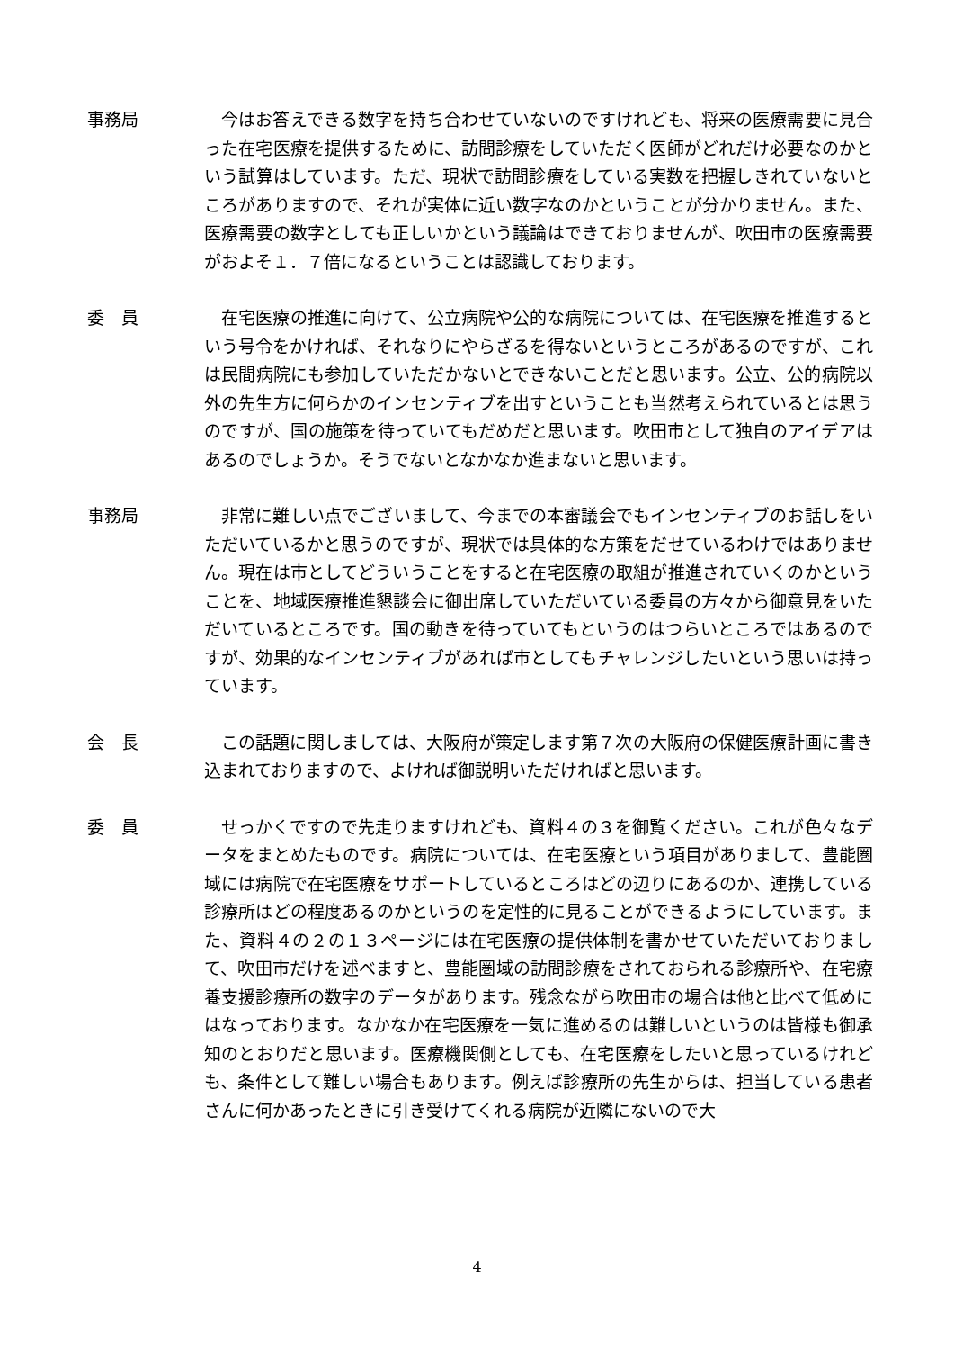事務局 今はお答えできる数字を持ち合わせていないのですけれども、将来の医療需要に見合った在宅医療を提供するために、訪問診療をしていただく医師がどれだけ必要なのかという試算はしています。ただ、現状で訪問診療をしている実数を把握しきれていないところがありますので、それが実体に近い数字なのかということが分かりません。また、医療需要の数字としても正しいかという議論はできておりませんが、吹田市の医療需要がおよそ１．７倍になるということは認識しております。
委　員 在宅医療の推進に向けて、公立病院や公的な病院については、在宅医療を推進するという号令をかければ、それなりにやらざるを得ないというところがあるのですが、これは民間病院にも参加していただかないとできないことだと思います。公立、公的病院以外の先生方に何らかのインセンティブを出すということも当然考えられているとは思うのですが、国の施策を待っていてもだめだと思います。吹田市として独自のアイデアはあるのでしょうか。そうでないとなかなか進まないと思います。
事務局 非常に難しい点でございまして、今までの本審議会でもインセンティブのお話しをいただいているかと思うのですが、現状では具体的な方策をだせているわけではありません。現在は市としてどういうことをすると在宅医療の取組が推進されていくのかということを、地域医療推進懇談会に御出席していただいている委員の方々から御意見をいただいているところです。国の動きを待っていてもというのはつらいところではあるのですが、効果的なインセンティブがあれば市としてもチャレンジしたいという思いは持っています。
会　長 この話題に関しましては、大阪府が策定します第７次の大阪府の保健医療計画に書き込まれておりますので、よければ御説明いただければと思います。
委　員 せっかくですので先走りますけれども、資料４の３を御覧ください。これが色々なデータをまとめたものです。病院については、在宅医療という項目がありまして、豊能圏域には病院で在宅医療をサポートしているところはどの辺りにあるのか、連携している診療所はどの程度あるのかというのを定性的に見ることができるようにしています。また、資料４の２の１３ページには在宅医療の提供体制を書かせていただいておりまして、吹田市だけを述べますと、豊能圏域の訪問診療をされておられる診療所や、在宅療養支援診療所の数字のデータがあります。残念ながら吹田市の場合は他と比べて低めにはなっております。なかなか在宅医療を一気に進めるのは難しいというのは皆様も御承知のとおりだと思います。医療機関側としても、在宅医療をしたいと思っているけれども、条件として難しい場合もあります。例えば診療所の先生からは、担当している患者さんに何かあったときに引き受けてくれる病院が近隣にないので大
4